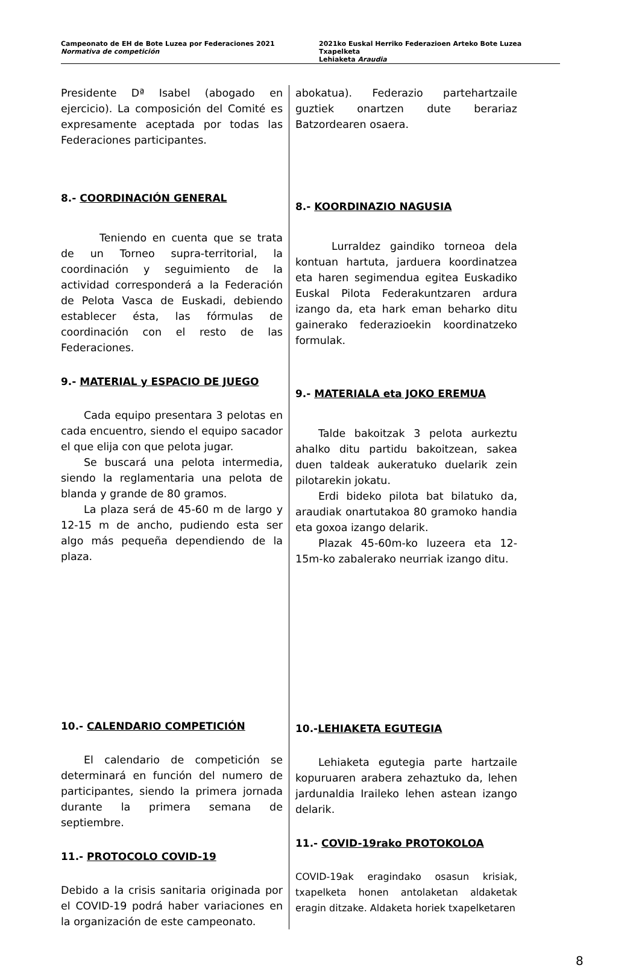Campeonato de EH de Bote Luzea por Federaciones 2021
Normativa de competición
2021ko Euskal Herriko Federazioen Arteko Bote Luzea Txapelketa
Lehiaketa Araudia
Presidente Dª Isabel (abogado en ejercicio). La composición del Comité es expresamente aceptada por todas las Federaciones participantes.
8.- COORDINACIÓN GENERAL
Teniendo en cuenta que se trata de un Torneo supra-territorial, la coordinación y seguimiento de la actividad corresponderá a la Federación de Pelota Vasca de Euskadi, debiendo establecer ésta, las fórmulas de coordinación con el resto de las Federaciones.
9.- MATERIAL y ESPACIO DE JUEGO
Cada equipo presentara 3 pelotas en cada encuentro, siendo el equipo sacador el que elija con que pelota jugar.
Se buscará una pelota intermedia, siendo la reglamentaria una pelota de blanda y grande de 80 gramos.
La plaza será de 45-60 m de largo y 12-15 m de ancho, pudiendo esta ser algo más pequeña dependiendo de la plaza.
10.- CALENDARIO COMPETICIÓN
El calendario de competición se determinará en función del numero de participantes, siendo la primera jornada durante la primera semana de septiembre.
11.- PROTOCOLO COVID-19
Debido a la crisis sanitaria originada por el COVID-19 podrá haber variaciones en la organización de este campeonato.
abokatua). Federazio partehartzaile guztiek onartzen dute berariaz Batzordearen osaera.
8.- KOORDINAZIO NAGUSIA
Lurraldez gaindiko torneoa dela kontuan hartuta, jarduera koordinatzea eta haren segimendua egitea Euskadiko Euskal Pilota Federakuntzaren ardura izango da, eta hark eman beharko ditu gainerako federazioekin koordinatzeko formulak.
9.- MATERIALA eta JOKO EREMUA
Talde bakoitzak 3 pelota aurkeztu ahalko ditu partidu bakoitzean, sakea duen taldeak aukeratuko duelarik zein pilotarekin jokatu.
Erdi bideko pilota bat bilatuko da, araudiak onartutakoa 80 gramoko handia eta goxoa izango delarik.
Plazak 45-60m-ko luzeera eta 12-15m-ko zabalerako neurriak izango ditu.
10.-LEHIAKETA EGUTEGIA
Lehiaketa egutegia parte hartzaile kopuruaren arabera zehaztuko da, lehen jardunaldia Iraileko lehen astean izango delarik.
11.- COVID-19rako PROTOKOLOA
COVID-19ak eragindako osasun krisiak, txapelketa honen antolaketan aldaketak eragin ditzake. Aldaketa horiek txapelketaren
8